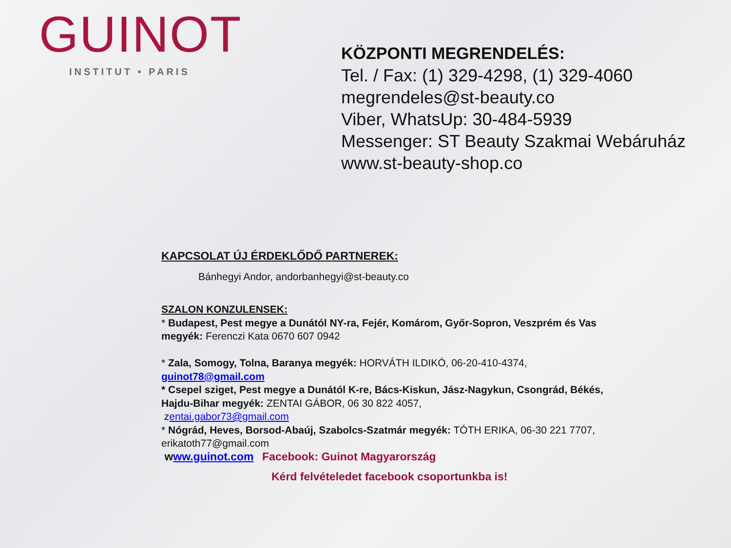GUINOT
INSTITUT • PARIS
KÖZPONTI MEGRENDELÉS:
Tel. / Fax: (1) 329-4298, (1) 329-4060
megrendeles@st-beauty.co
Viber, WhatsUp: 30-484-5939
Messenger: ST Beauty Szakmai Webáruház
www.st-beauty-shop.co
KAPCSOLAT ÚJ ÉRDEKLŐDŐ PARTNEREK:
Bánhegyi Andor, andorbanhegyi@st-beauty.co
SZALON KONZULENSEK:
* Budapest, Pest megye a Dunától NY-ra, Fejér, Komárom, Győr-Sopron, Veszprém és Vas megyék: Ferenczi Kata 0670 607 0942
* Zala, Somogy, Tolna, Baranya megyék: HORVÁTH ILDIKÓ, 06-20-410-4374, guinot78@gmail.com
* Csepel sziget, Pest megye a Dunától K-re, Bács-Kiskun, Jász-Nagykun, Csongrád, Békés, Hajdu-Bihar megyék: ZENTAI GÁBOR, 06 30 822 4057,
zentai.gabor73@gmail.com
* Nógrád, Heves, Borsod-Abaúj, Szabolcs-Szatmár megyék: TÓTH ERIKA, 06-30 221 7707, erikatoth77@gmail.com
www.guinot.com Facebook: Guinot Magyarország
Kérd felvételedet facebook csoportunkba is!